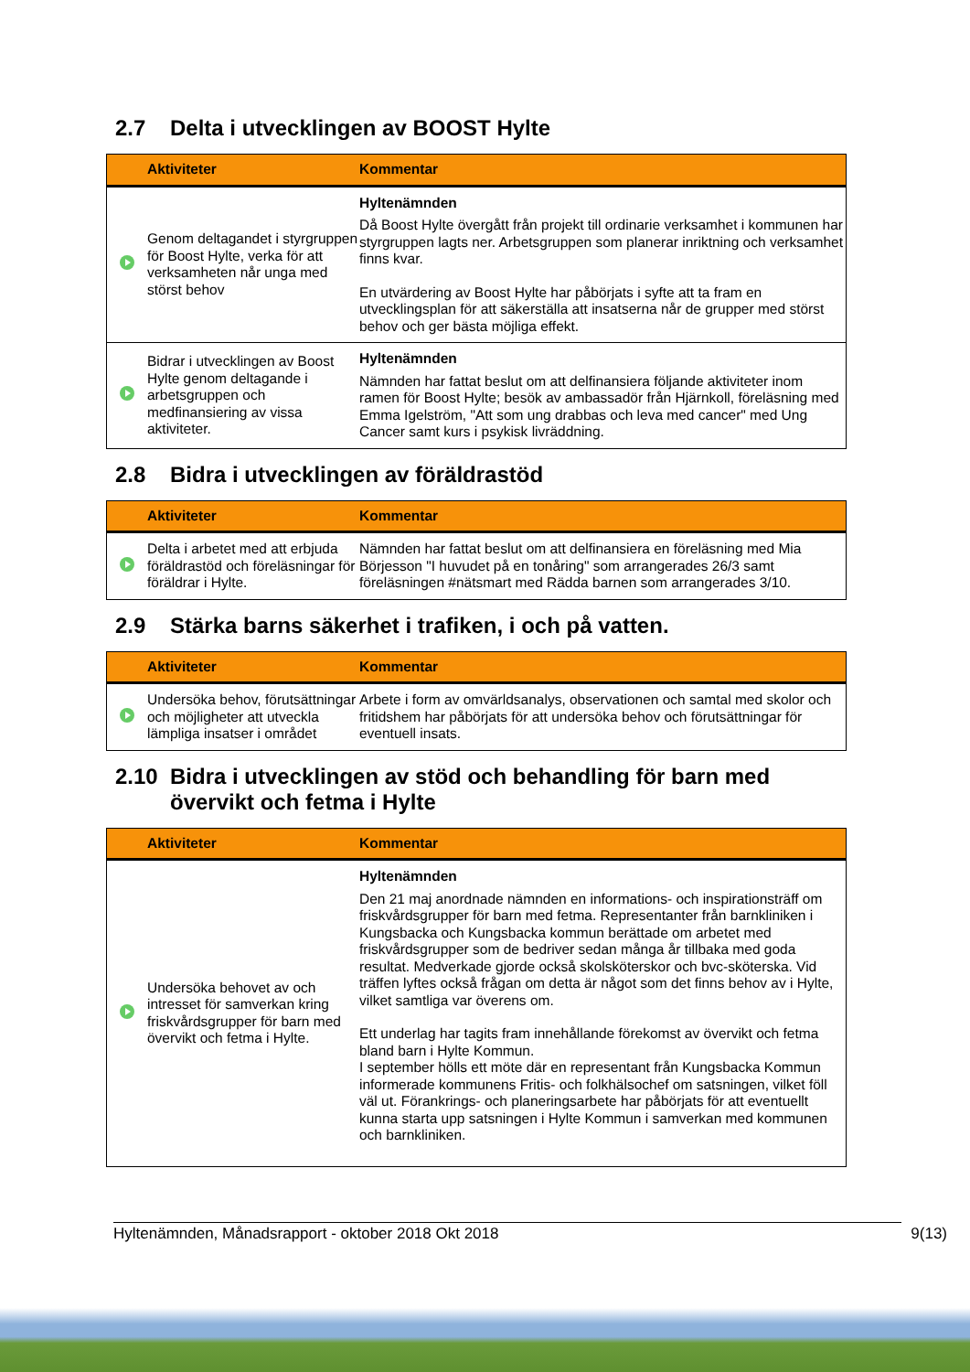2.7 Delta i utvecklingen av BOOST Hylte
| | Aktiviteter | Kommentar |
| --- | --- | --- |
| | Genom deltagandet i styrgruppen för Boost Hylte, verka för att verksamheten når unga med störst behov | Hyltenämnden Då Boost Hylte övergått från projekt till ordinarie verksamhet i kommunen har styrgruppen lagts ner. Arbetsgruppen som planerar inriktning och verksamhet finns kvar. En utvärdering av Boost Hylte har påbörjats i syfte att ta fram en utvecklingsplan för att säkerställa att insatserna når de grupper med störst behov och ger bästa möjliga effekt. |
| | Bidrar i utvecklingen av Boost Hylte genom deltagande i arbetsgruppen och medfinansiering av vissa aktiviteter. | Hyltenämnden Nämnden har fattat beslut om att delfinansiera följande aktiviteter inom ramen för Boost Hylte; besök av ambassadör från Hjärnkoll, föreläsning med Emma Igelström, "Att som ung drabbas och leva med cancer" med Ung Cancer samt kurs i psykisk livräddning. |
2.8 Bidra i utvecklingen av föräldrastöd
| | Aktiviteter | Kommentar |
| --- | --- | --- |
| | Delta i arbetet med att erbjuda föräldrastöd och föreläsningar för föräldrar i Hylte. | Nämnden har fattat beslut om att delfinansiera en föreläsning med Mia Börjesson "I huvudet på en tonåring" som arrangerades 26/3 samt föreläsningen #nätsmart med Rädda barnen som arrangerades 3/10. |
2.9 Stärka barns säkerhet i trafiken, i och på vatten.
| | Aktiviteter | Kommentar |
| --- | --- | --- |
| | Undersöka behov, förutsättningar och möjligheter att utveckla lämpliga insatser i området | Arbete i form av omvärldsanalys, observationen och samtal med skolor och fritidshem har påbörjats för att undersöka behov och förutsättningar för eventuell insats. |
2.10 Bidra i utvecklingen av stöd och behandling för barn med
övervikt och fetma i Hylte
| | Aktiviteter | Kommentar |
| --- | --- | --- |
| | Undersöka behovet av och intresset för samverkan kring friskvårdsgrupper för barn med övervikt och fetma i Hylte. | Hyltenämnden Den 21 maj anordnade nämnden en informations- och inspirationsträff om friskvårdsgrupper för barn med fetma. Representanter från barnkliniken i Kungsbacka och Kungsbacka kommun berättade om arbetet med friskvårdsgrupper som de bedriver sedan många år tillbaka med goda resultat. Medverkade gjorde också skolsköterskor och bvc-sköterska. Vid träffen lyftes också frågan om detta är något som det finns behov av i Hylte, vilket samtliga var överens om. Ett underlag har tagits fram innehållande förekomst av övervikt och fetma bland barn i Hylte Kommun. I september hölls ett möte där en representant från Kungsbacka Kommun informerade kommunens Fritis- och folkhälsochef om satsningen, vilket föll väl ut. Förankrings- och planeringsarbete har påbörjats för att eventuellt kunna starta upp satsningen i Hylte Kommun i samverkan med kommunen och barnkliniken. |
Hyltenämnden, Månadsrapport - oktober 2018 Okt 2018 9(13)